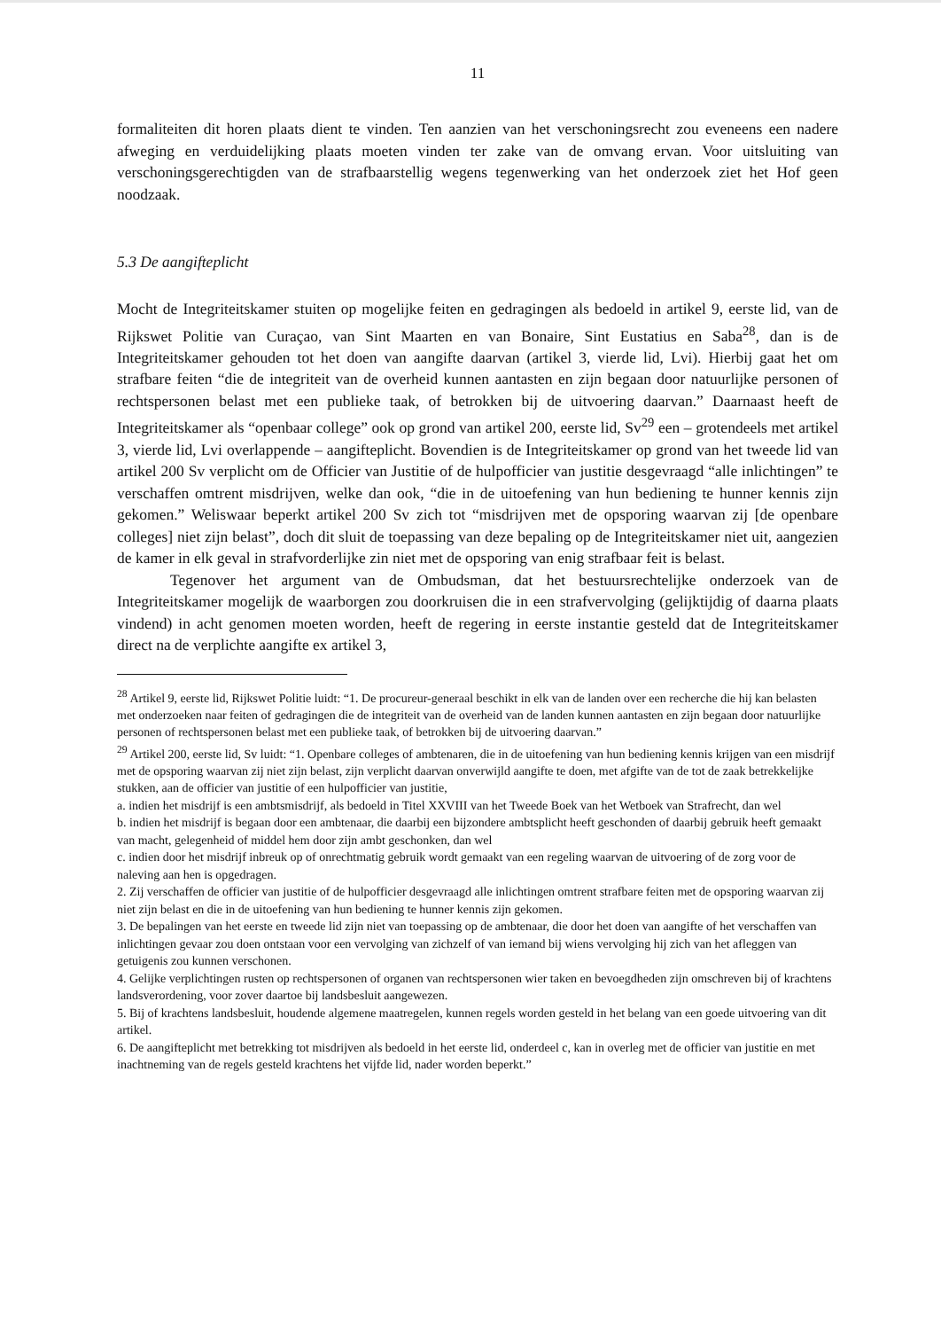11
formaliteiten dit horen plaats dient te vinden. Ten aanzien van het verschoningsrecht zou eveneens een nadere afweging en verduidelijking plaats moeten vinden ter zake van de omvang ervan. Voor uitsluiting van verschoningsgerechtigden van de strafbaarstellig wegens tegenwerking van het onderzoek ziet het Hof geen noodzaak.
5.3 De aangifteplicht
Mocht de Integriteitskamer stuiten op mogelijke feiten en gedragingen als bedoeld in artikel 9, eerste lid, van de Rijkswet Politie van Curaçao, van Sint Maarten en van Bonaire, Sint Eustatius en Saba<sup>28</sup>, dan is de Integriteitskamer gehouden tot het doen van aangifte daarvan (artikel 3, vierde lid, Lvi). Hierbij gaat het om strafbare feiten “die de integriteit van de overheid kunnen aantasten en zijn begaan door natuurlijke personen of rechtspersonen belast met een publieke taak, of betrokken bij de uitvoering daarvan.” Daarnaast heeft de Integriteitskamer als “openbaar college” ook op grond van artikel 200, eerste lid, Sv<sup>29</sup> een – grotendeels met artikel 3, vierde lid, Lvi overlappende – aangifteplicht. Bovendien is de Integriteitskamer op grond van het tweede lid van artikel 200 Sv verplicht om de Officier van Justitie of de hulpofficier van justitie desgevraagd “alle inlichtingen” te verschaffen omtrent misdrijven, welke dan ook, “die in de uitoefening van hun bediening te hunner kennis zijn gekomen.” Weliswaar beperkt artikel 200 Sv zich tot “misdrijven met de opsporing waarvan zij [de openbare colleges] niet zijn belast”, doch dit sluit de toepassing van deze bepaling op de Integriteitskamer niet uit, aangezien de kamer in elk geval in strafvorderlijke zin niet met de opsporing van enig strafbaar feit is belast.
Tegenover het argument van de Ombudsman, dat het bestuursrechtelijke onderzoek van de Integriteitskamer mogelijk de waarborgen zou doorkruisen die in een strafvervolging (gelijktijdig of daarna plaats vindend) in acht genomen moeten worden, heeft de regering in eerste instantie gesteld dat de Integriteitskamer direct na de verplichte aangifte ex artikel 3,
<sup>28</sup> Artikel 9, eerste lid, Rijkswet Politie luidt: “1. De procureur-generaal beschikt in elk van de landen over een recherche die hij kan belasten met onderzoeken naar feiten of gedragingen die de integriteit van de overheid van de landen kunnen aantasten en zijn begaan door natuurlijke personen of rechtspersonen belast met een publieke taak, of betrokken bij de uitvoering daarvan.”
<sup>29</sup> Artikel 200, eerste lid, Sv luidt: “1. Openbare colleges of ambtenaren, die in de uitoefening van hun bediening kennis krijgen van een misdrijf met de opsporing waarvan zij niet zijn belast, zijn verplicht daarvan onverwijld aangifte te doen, met afgifte van de tot de zaak betrekkelijke stukken, aan de officier van justitie of een hulpofficier van justitie,
a. indien het misdrijf is een ambtsmisdrijf, als bedoeld in Titel XXVIII van het Tweede Boek van het Wetboek van Strafrecht, dan wel
b. indien het misdrijf is begaan door een ambtenaar, die daarbij een bijzondere ambtsplicht heeft geschonden of daarbij gebruik heeft gemaakt van macht, gelegenheid of middel hem door zijn ambt geschonken, dan wel
c. indien door het misdrijf inbreuk op of onrechtmatig gebruik wordt gemaakt van een regeling waarvan de uitvoering of de zorg voor de naleving aan hen is opgedragen.
2. Zij verschaffen de officier van justitie of de hulpofficier desgevraagd alle inlichtingen omtrent strafbare feiten met de opsporing waarvan zij niet zijn belast en die in de uitoefening van hun bediening te hunner kennis zijn gekomen.
3. De bepalingen van het eerste en tweede lid zijn niet van toepassing op de ambtenaar, die door het doen van aangifte of het verschaffen van inlichtingen gevaar zou doen ontstaan voor een vervolging van zichzelf of van iemand bij wiens vervolging hij zich van het afleggen van getuigenis zou kunnen verschonen.
4. Gelijke verplichtingen rusten op rechtspersonen of organen van rechtspersonen wier taken en bevoegdheden zijn omschreven bij of krachtens landsverordening, voor zover daartoe bij landsbesluit aangewezen.
5. Bij of krachtens landsbesluit, houdende algemene maatregelen, kunnen regels worden gesteld in het belang van een goede uitvoering van dit artikel.
6. De aangifteplicht met betrekking tot misdrijven als bedoeld in het eerste lid, onderdeel c, kan in overleg met de officier van justitie en met inachtneming van de regels gesteld krachtens het vijfde lid, nader worden beperkt.”